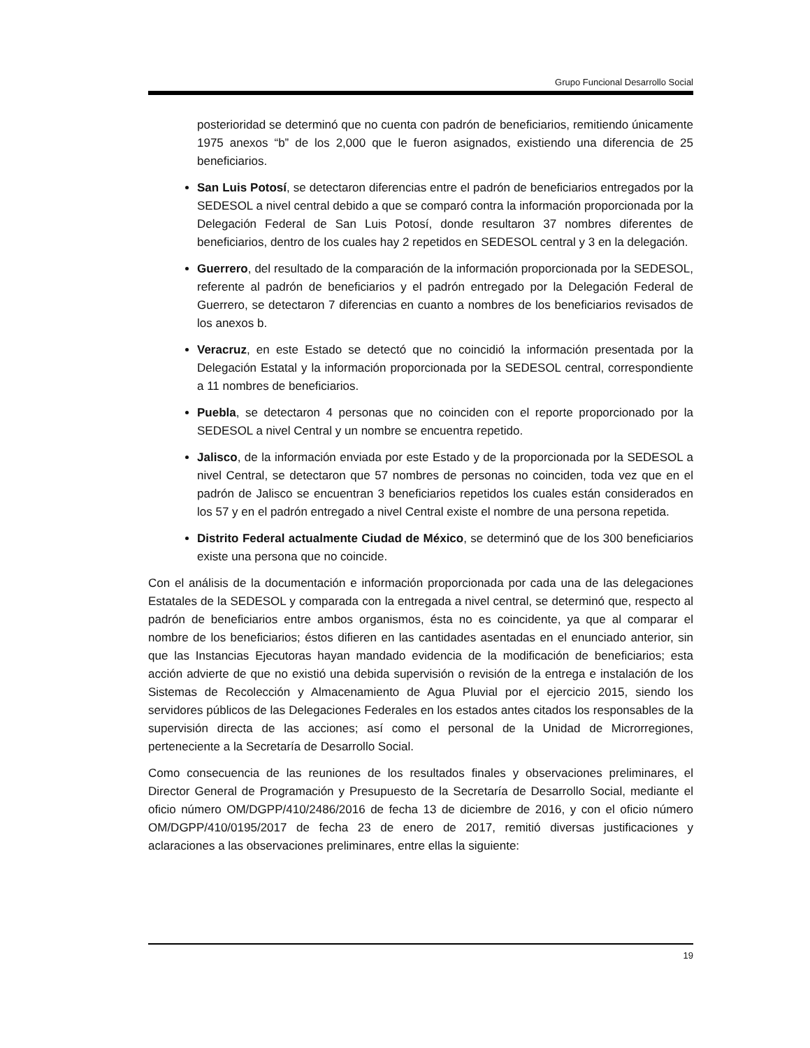Grupo Funcional Desarrollo Social
posterioridad se determinó que no cuenta con padrón de beneficiarios, remitiendo únicamente 1975 anexos “b” de los 2,000 que le fueron asignados, existiendo una diferencia de 25 beneficiarios.
San Luis Potosí, se detectaron diferencias entre el padrón de beneficiarios entregados por la SEDESOL a nivel central debido a que se comparó contra la información proporcionada por la Delegación Federal de San Luis Potosí, donde resultaron 37 nombres diferentes de beneficiarios, dentro de los cuales hay 2 repetidos en SEDESOL central y 3 en la delegación.
Guerrero, del resultado de la comparación de la información proporcionada por la SEDESOL, referente al padrón de beneficiarios y el padrón entregado por la Delegación Federal de Guerrero, se detectaron 7 diferencias en cuanto a nombres de los beneficiarios revisados de los anexos b.
Veracruz, en este Estado se detectó que no coincidió la información presentada por la Delegación Estatal y la información proporcionada por la SEDESOL central, correspondiente a 11 nombres de beneficiarios.
Puebla, se detectaron 4 personas que no coinciden con el reporte proporcionado por la SEDESOL a nivel Central y un nombre se encuentra repetido.
Jalisco, de la información enviada por este Estado y de la proporcionada por la SEDESOL a nivel Central, se detectaron que 57 nombres de personas no coinciden, toda vez que en el padrón de Jalisco se encuentran 3 beneficiarios repetidos los cuales están considerados en los 57 y en el padrón entregado a nivel Central existe el nombre de una persona repetida.
Distrito Federal actualmente Ciudad de México, se determinó que de los 300 beneficiarios existe una persona que no coincide.
Con el análisis de la documentación e información proporcionada por cada una de las delegaciones Estatales de la SEDESOL y comparada con la entregada a nivel central, se determinó que, respecto al padrón de beneficiarios entre ambos organismos, ésta no es coincidente, ya que al comparar el nombre de los beneficiarios; éstos difieren en las cantidades asentadas en el enunciado anterior, sin que las Instancias Ejecutoras hayan mandado evidencia de la modificación de beneficiarios; esta acción advierte de que no existió una debida supervisión o revisión de la entrega e instalación de los Sistemas de Recolección y Almacenamiento de Agua Pluvial por el ejercicio 2015, siendo los servidores públicos de las Delegaciones Federales en los estados antes citados los responsables de la supervisión directa de las acciones; así como el personal de la Unidad de Microrregiones, perteneciente a la Secretaría de Desarrollo Social.
Como consecuencia de las reuniones de los resultados finales y observaciones preliminares, el Director General de Programación y Presupuesto de la Secretaría de Desarrollo Social, mediante el oficio número OM/DGPP/410/2486/2016 de fecha 13 de diciembre de 2016, y con el oficio número OM/DGPP/410/0195/2017 de fecha 23 de enero de 2017, remitió diversas justificaciones y aclaraciones a las observaciones preliminares, entre ellas la siguiente:
19